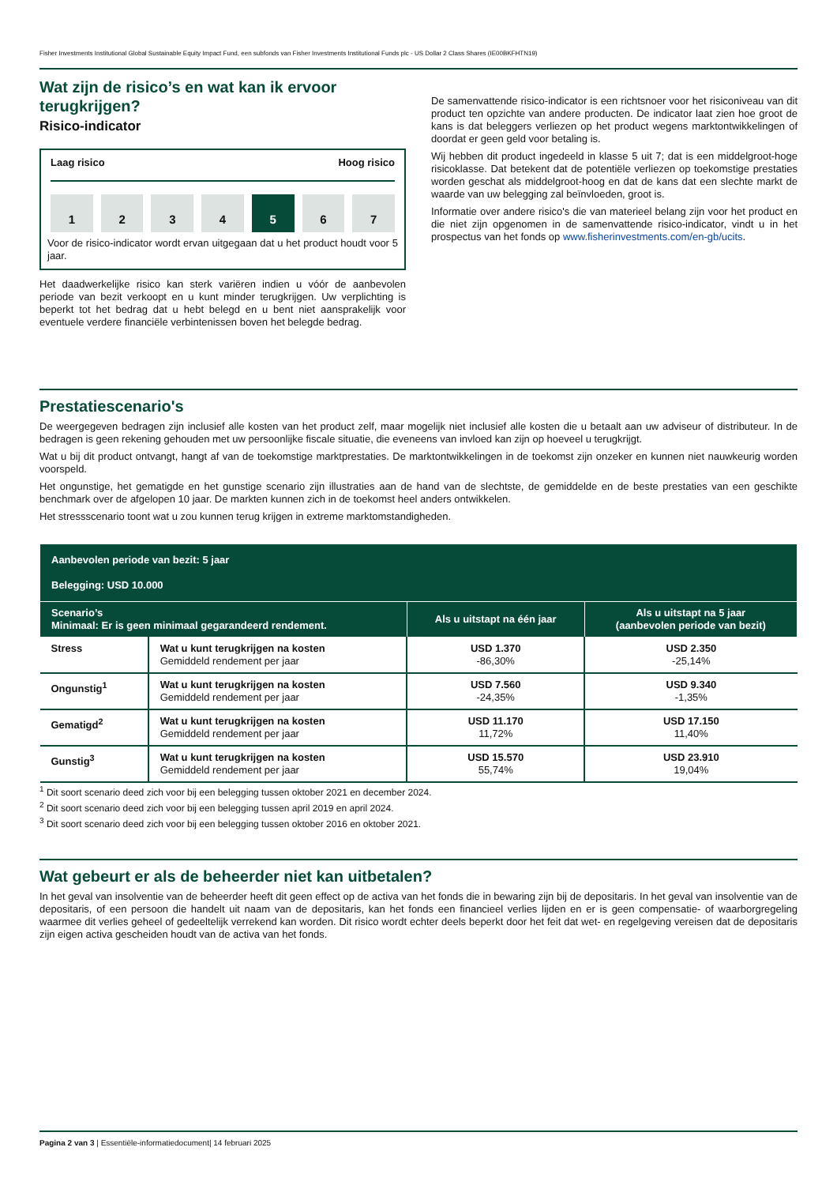Fisher Investments Institutional Global Sustainable Equity Impact Fund, een subfonds van Fisher Investments Institutional Funds plc - US Dollar 2 Class Shares (IE00BKFHTN19)
Wat zijn de risico’s en wat kan ik ervoor terugkrijgen?
Risico-indicator
Laag risico Hoog risico
1 2 3 4 5 6 7
Voor de risico-indicator wordt ervan uitgegaan dat u het product houdt voor 5 jaar.
Het daadwerkelijke risico kan sterk variëren indien u vóór de aanbevolen periode van bezit verkoopt en u kunt minder terugkrijgen. Uw verplichting is beperkt tot het bedrag dat u hebt belegd en u bent niet aansprakelijk voor eventuele verdere financiële verbintenissen boven het belegde bedrag.
De samenvattende risico-indicator is een richtsnoer voor het risiconiveau van dit product ten opzichte van andere producten. De indicator laat zien hoe groot de kans is dat beleggers verliezen op het product wegens marktontwikkelingen of doordat er geen geld voor betaling is.
Wij hebben dit product ingedeeld in klasse 5 uit 7; dat is een middelgroot-hoge risicoklasse. Dat betekent dat de potentiële verliezen op toekomstige prestaties worden geschat als middelgroot-hoog en dat de kans dat een slechte markt de waarde van uw belegging zal beïnvloeden, groot is.
Informatie over andere risico's die van materieel belang zijn voor het product en die niet zijn opgenomen in de samenvattende risico-indicator, vindt u in het prospectus van het fonds op www.fisherinvestments.com/en-gb/ucits.
Prestatiescenario's
De weergegeven bedragen zijn inclusief alle kosten van het product zelf, maar mogelijk niet inclusief alle kosten die u betaalt aan uw adviseur of distributeur. In de bedragen is geen rekening gehouden met uw persoonlijke fiscale situatie, die eveneens van invloed kan zijn op hoeveel u terugkrijgt.
Wat u bij dit product ontvangt, hangt af van de toekomstige marktprestaties. De marktontwikkelingen in de toekomst zijn onzeker en kunnen niet nauwkeurig worden voorspeld.
Het ongunstige, het gematigde en het gunstige scenario zijn illustraties aan de hand van de slechtste, de gemiddelde en de beste prestaties van een geschikte benchmark over de afgelopen 10 jaar. De markten kunnen zich in de toekomst heel anders ontwikkelen.
Het stressscenario toont wat u zou kunnen terug krijgen in extreme marktomstandigheden.
| Aanbevolen periode van bezit: 5 jaar Belegging: USD 10.000 | | | |
| --- | --- | --- | --- |
| Scenario’s Minimaal: Er is geen minimaal gegarandeerd rendement. | | Als u uitstapt na één jaar | Als u uitstapt na 5 jaar (aanbevolen periode van bezit) |
| Stress | Wat u kunt terugkrijgen na kosten Gemiddeld rendement per jaar | USD 1.370 -86,30% | USD 2.350 -25,14% |
| Ongunstig<sup>1</sup> | Wat u kunt terugkrijgen na kosten Gemiddeld rendement per jaar | USD 7.560 -24,35% | USD 9.340 -1,35% |
| Gematigd<sup>2</sup> | Wat u kunt terugkrijgen na kosten Gemiddeld rendement per jaar | USD 11.170 11,72% | USD 17.150 11,40% |
| Gunstig<sup>3</sup> | Wat u kunt terugkrijgen na kosten Gemiddeld rendement per jaar | USD 15.570 55,74% | USD 23.910 19,04% |
<sup>1</sup> Dit soort scenario deed zich voor bij een belegging tussen oktober 2021 en december 2024.
<sup>2</sup> Dit soort scenario deed zich voor bij een belegging tussen april 2019 en april 2024.
<sup>3</sup> Dit soort scenario deed zich voor bij een belegging tussen oktober 2016 en oktober 2021.
Wat gebeurt er als de beheerder niet kan uitbetalen?
In het geval van insolventie van de beheerder heeft dit geen effect op de activa van het fonds die in bewaring zijn bij de depositaris. In het geval van insolventie van de depositaris, of een persoon die handelt uit naam van de depositaris, kan het fonds een financieel verlies lijden en er is geen compensatie- of waarborgregeling waarmee dit verlies geheel of gedeeltelijk verrekend kan worden. Dit risico wordt echter deels beperkt door het feit dat wet- en regelgeving vereisen dat de depositaris zijn eigen activa gescheiden houdt van de activa van het fonds.
Pagina 2 van 3 | Essentiële-informatiedocument| 14 februari 2025